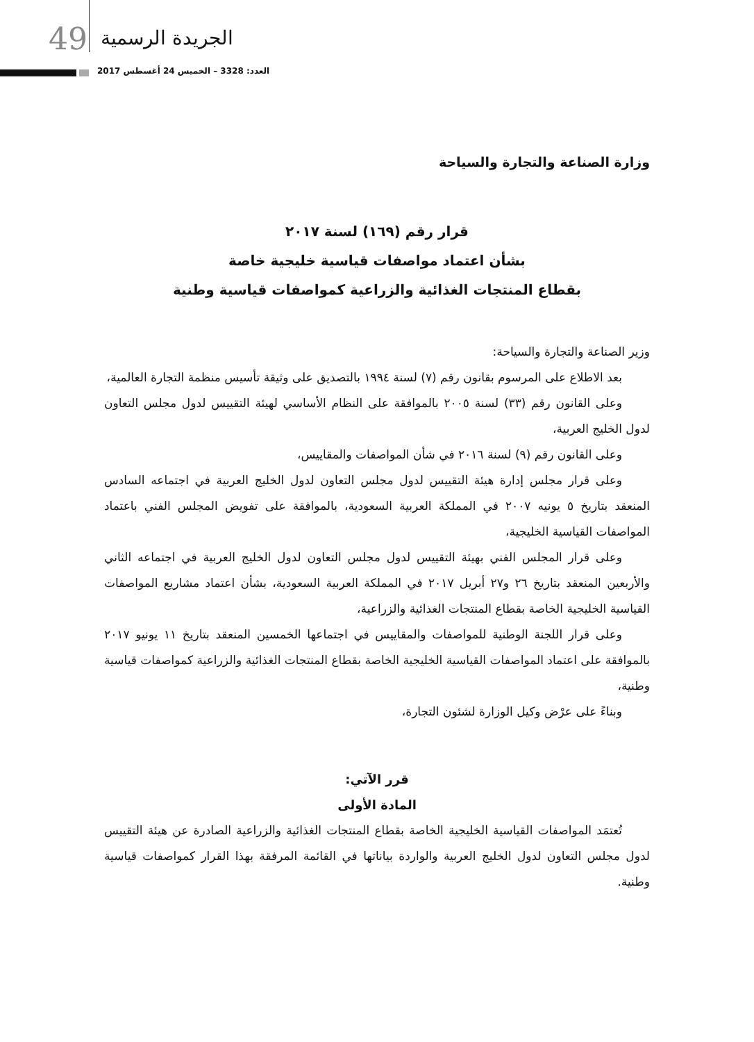49 الجريدة الرسمية
العدد: 3328 – الخميس 24 أغسطس 2017
وزارة الصناعة والتجارة والسياحة
قرار رقم (١٦٩) لسنة ٢٠١٧
بشأن اعتماد مواصفات قياسية خليجية خاصة
بقطاع المنتجات الغذائية والزراعية كمواصفات قياسية وطنية
وزير الصناعة والتجارة والسياحة:
بعد الاطلاع على المرسوم بقانون رقم (٧) لسنة ١٩٩٤ بالتصديق على وثيقة تأسيس منظمة التجارة العالمية،
وعلى القانون رقم (٣٣) لسنة ٢٠٠٥ بالموافقة على النظام الأساسي لهيئة التقييس لدول مجلس التعاون لدول الخليج العربية،
وعلى القانون رقم (٩) لسنة ٢٠١٦ في شأن المواصفات والمقاييس،
وعلى قرار مجلس إدارة هيئة التقييس لدول مجلس التعاون لدول الخليج العربية في اجتماعه السادس المنعقد بتاريخ ٥ يونيه ٢٠٠٧ في المملكة العربية السعودية، بالموافقة على تفويض المجلس الفني باعتماد المواصفات القياسية الخليجية،
وعلى قرار المجلس الفني بهيئة التقييس لدول مجلس التعاون لدول الخليج العربية في اجتماعه الثاني والأربعين المنعقد بتاريخ ٢٦ و٢٧ أبريل ٢٠١٧ في المملكة العربية السعودية، بشأن اعتماد مشاريع المواصفات القياسية الخليجية الخاصة بقطاع المنتجات الغذائية والزراعية،
وعلى قرار اللجنة الوطنية للمواصفات والمقاييس في اجتماعها الخمسين المنعقد بتاريخ ١١ يونيو ٢٠١٧ بالموافقة على اعتماد المواصفات القياسية الخليجية الخاصة بقطاع المنتجات الغذائية والزراعية كمواصفات قياسية وطنية،
وبناءً على عرْض وكيل الوزارة لشئون التجارة،
قرر الآتي:
المادة الأولى
تُعتمَد المواصفات القياسية الخليجية الخاصة بقطاع المنتجات الغذائية والزراعية الصادرة عن هيئة التقييس لدول مجلس التعاون لدول الخليج العربية والواردة بياناتها في القائمة المرفقة بهذا القرار كمواصفات قياسية وطنية.